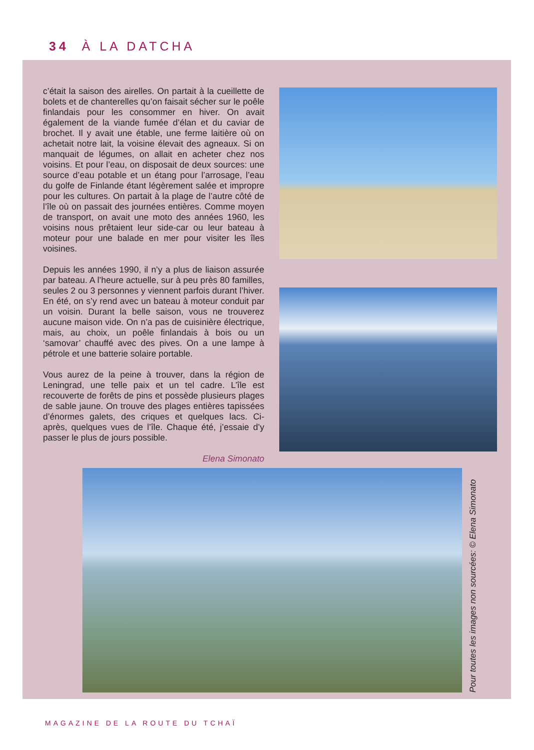34 À LA DATCHA
c’était la saison des airelles. On partait à la cueillette de bolets et de chanterelles qu’on faisait sécher sur le poêle finlandais pour les consommer en hiver. On avait également de la viande fumée d’élan et du caviar de brochet. Il y avait une étable, une ferme laitière où on achetait notre lait, la voisine élevait des agneaux. Si on manquait de légumes, on allait en acheter chez nos voisins. Et pour l’eau, on disposait de deux sources: une source d’eau potable et un étang pour l’arrosage, l’eau du golfe de Finlande étant légèrement salée et impropre pour les cultures. On partait à la plage de l’autre côté de l’île où on passait des journées entières. Comme moyen de transport, on avait une moto des années 1960, les voisins nous prêtaient leur side-car ou leur bateau à moteur pour une balade en mer pour visiter les îles voisines.
Depuis les années 1990, il n’y a plus de liaison assurée par bateau. A l’heure actuelle, sur à peu près 80 familles, seules 2 ou 3 personnes y viennent parfois durant l’hiver. En été, on s’y rend avec un bateau à moteur conduit par un voisin. Durant la belle saison, vous ne trouverez aucune maison vide. On n’a pas de cuisinière électrique, mais, au choix, un poêle finlandais à bois ou un ‘samovar’ chauffé avec des pives. On a une lampe à pétrole et une batterie solaire portable.
Vous aurez de la peine à trouver, dans la région de Leningrad, une telle paix et un tel cadre. L’île est recouverte de forêts de pins et possède plusieurs plages de sable jaune. On trouve des plages entières tapissées d’énormes galets, des criques et quelques lacs. Ci-après, quelques vues de l’île. Chaque été, j’essaie d’y passer le plus de jours possible.
Elena Simonato
Pour toutes les images non sourcées: © Elena Simonato
MAGAZINE DE LA ROUTE DU TCHAÏ